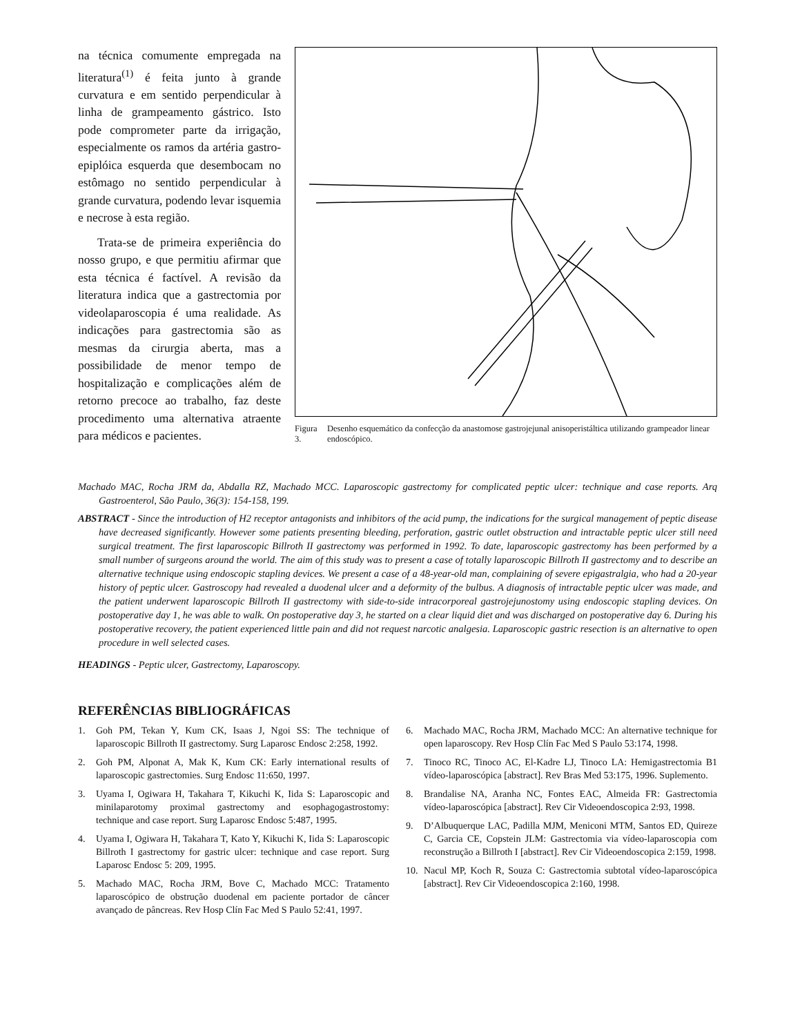na técnica comumente empregada na literatura<sup>(1)</sup> é feita junto à grande curvatura e em sentido perpendicular à linha de grampeamento gástrico. Isto pode comprometer parte da irrigação, especialmente os ramos da artéria gastro-epiplóica esquerda que desembocam no estômago no sentido perpendicular à grande curvatura, podendo levar isquemia e necrose à esta região.
Trata-se de primeira experiência do nosso grupo, e que permitiu afirmar que esta técnica é factível. A revisão da literatura indica que a gastrectomia por videolaparoscopia é uma realidade. As indicações para gastrectomia são as mesmas da cirurgia aberta, mas a possibilidade de menor tempo de hospitalização e complicações além de retorno precoce ao trabalho, faz deste procedimento uma alternativa atraente para médicos e pacientes.
Figura 3. Desenho esquemático da confecção da anastomose gastrojejunal anisoperistáltica utilizando grampeador linear endoscópico.
Machado MAC, Rocha JRM da, Abdalla RZ, Machado MCC. Laparoscopic gastrectomy for complicated peptic ulcer: technique and case reports. Arq Gastroenterol, São Paulo, 36(3): 154-158, 199.
ABSTRACT - Since the introduction of H2 receptor antagonists and inhibitors of the acid pump, the indications for the surgical management of peptic disease have decreased significantly. However some patients presenting bleeding, perforation, gastric outlet obstruction and intractable peptic ulcer still need surgical treatment. The first laparoscopic Billroth II gastrectomy was performed in 1992. To date, laparoscopic gastrectomy has been performed by a small number of surgeons around the world. The aim of this study was to present a case of totally laparoscopic Billroth II gastrectomy and to describe an alternative technique using endoscopic stapling devices. We present a case of a 48-year-old man, complaining of severe epigastralgia, who had a 20-year history of peptic ulcer. Gastroscopy had revealed a duodenal ulcer and a deformity of the bulbus. A diagnosis of intractable peptic ulcer was made, and the patient underwent laparoscopic Billroth II gastrectomy with side-to-side intracorporeal gastrojejunostomy using endoscopic stapling devices. On postoperative day 1, he was able to walk. On postoperative day 3, he started on a clear liquid diet and was discharged on postoperative day 6. During his postoperative recovery, the patient experienced little pain and did not request narcotic analgesia. Laparoscopic gastric resection is an alternative to open procedure in well selected cases.
HEADINGS - Peptic ulcer, Gastrectomy, Laparoscopy.
REFERÊNCIAS BIBLIOGRÁFICAS
1. Goh PM, Tekan Y, Kum CK, Isaas J, Ngoi SS: The technique of laparoscopic Billroth II gastrectomy. Surg Laparosc Endosc 2:258, 1992.
2. Goh PM, Alponat A, Mak K, Kum CK: Early international results of laparoscopic gastrectomies. Surg Endosc 11:650, 1997.
3. Uyama I, Ogiwara H, Takahara T, Kikuchi K, Iida S: Laparoscopic and minilaparotomy proximal gastrectomy and esophagogastrostomy: technique and case report. Surg Laparosc Endosc 5:487, 1995.
4. Uyama I, Ogiwara H, Takahara T, Kato Y, Kikuchi K, Iida S: Laparoscopic Billroth I gastrectomy for gastric ulcer: technique and case report. Surg Laparosc Endosc 5: 209, 1995.
5. Machado MAC, Rocha JRM, Bove C, Machado MCC: Tratamento laparoscópico de obstrução duodenal em paciente portador de câncer avançado de pâncreas. Rev Hosp Clín Fac Med S Paulo 52:41, 1997.
6. Machado MAC, Rocha JRM, Machado MCC: An alternative technique for open laparoscopy. Rev Hosp Clín Fac Med S Paulo 53:174, 1998.
7. Tinoco RC, Tinoco AC, El-Kadre LJ, Tinoco LA: Hemigastrectomia B1 vídeo-laparoscópica [abstract]. Rev Bras Med 53:175, 1996. Suplemento.
8. Brandalise NA, Aranha NC, Fontes EAC, Almeida FR: Gastrectomia vídeo-laparoscópica [abstract]. Rev Cir Videoendoscopica 2:93, 1998.
9. D’Albuquerque LAC, Padilla MJM, Meniconi MTM, Santos ED, Quireze C, Garcia CE, Copstein JLM: Gastrectomia via vídeo-laparoscopia com reconstrução a Billroth I [abstract]. Rev Cir Videoendoscopica 2:159, 1998.
10. Nacul MP, Koch R, Souza C: Gastrectomia subtotal vídeo-laparoscópica [abstract]. Rev Cir Videoendoscopica 2:160, 1998.